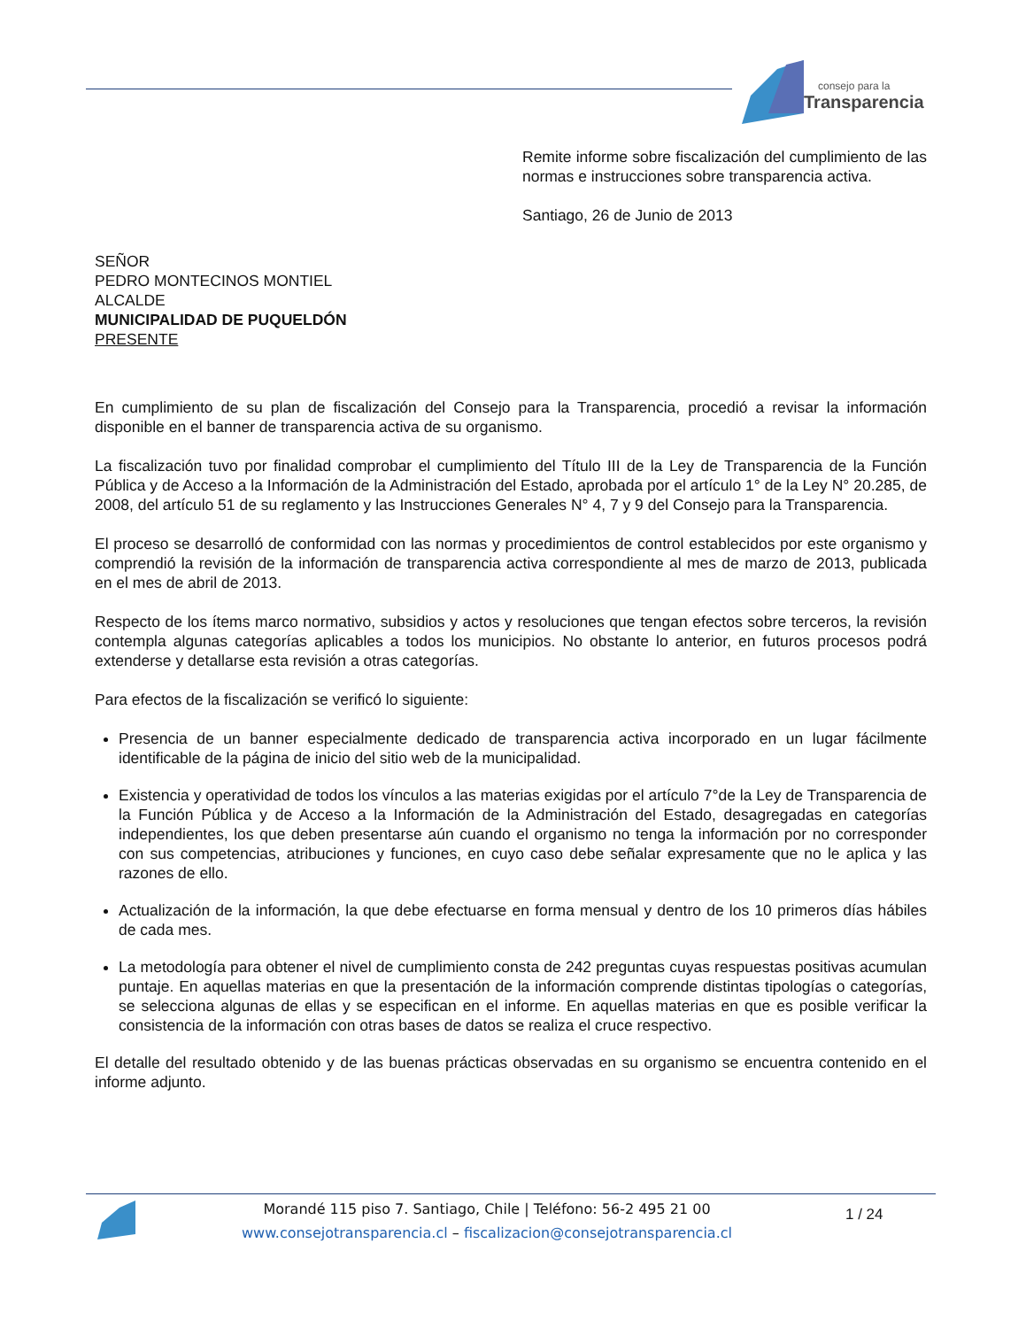consejo para la
Transparencia
Remite informe sobre fiscalización del cumplimiento de las normas e instrucciones sobre transparencia activa.
Santiago, 26 de Junio de 2013
SEÑOR
PEDRO MONTECINOS MONTIEL
ALCALDE
MUNICIPALIDAD DE PUQUELDÓN
PRESENTE
En cumplimiento de su plan de fiscalización del Consejo para la Transparencia, procedió a revisar la información disponible en el banner de transparencia activa de su organismo.
La fiscalización tuvo por finalidad comprobar el cumplimiento del Título III de la Ley de Transparencia de la Función Pública y de Acceso a la Información de la Administración del Estado, aprobada por el artículo 1° de la Ley N° 20.285, de 2008, del artículo 51 de su reglamento y las Instrucciones Generales N° 4, 7 y 9 del Consejo para la Transparencia.
El proceso se desarrolló de conformidad con las normas y procedimientos de control establecidos por este organismo y comprendió la revisión de la información de transparencia activa correspondiente al mes de marzo de 2013, publicada en el mes de abril de 2013.
Respecto de los ítems marco normativo, subsidios y actos y resoluciones que tengan efectos sobre terceros, la revisión contempla algunas categorías aplicables a todos los municipios. No obstante lo anterior, en futuros procesos podrá extenderse y detallarse esta revisión a otras categorías.
Para efectos de la fiscalización se verificó lo siguiente:
Presencia de un banner especialmente dedicado de transparencia activa incorporado en un lugar fácilmente identificable de la página de inicio del sitio web de la municipalidad.
Existencia y operatividad de todos los vínculos a las materias exigidas por el artículo 7°de la Ley de Transparencia de la Función Pública y de Acceso a la Información de la Administración del Estado, desagregadas en categorías independientes, los que deben presentarse aún cuando el organismo no tenga la información por no corresponder con sus competencias, atribuciones y funciones, en cuyo caso debe señalar expresamente que no le aplica y las razones de ello.
Actualización de la información, la que debe efectuarse en forma mensual y dentro de los 10 primeros días hábiles de cada mes.
La metodología para obtener el nivel de cumplimiento consta de 242 preguntas cuyas respuestas positivas acumulan puntaje. En aquellas materias en que la presentación de la información comprende distintas tipologías o categorías, se selecciona algunas de ellas y se especifican en el informe. En aquellas materias en que es posible verificar la consistencia de la información con otras bases de datos se realiza el cruce respectivo.
El detalle del resultado obtenido y de las buenas prácticas observadas en su organismo se encuentra contenido en el informe adjunto.
Morandé 115 piso 7. Santiago, Chile | Teléfono: 56-2 495 21 00
www.consejotransparencia.cl – fiscalizacion@consejotransparencia.cl
1 / 24